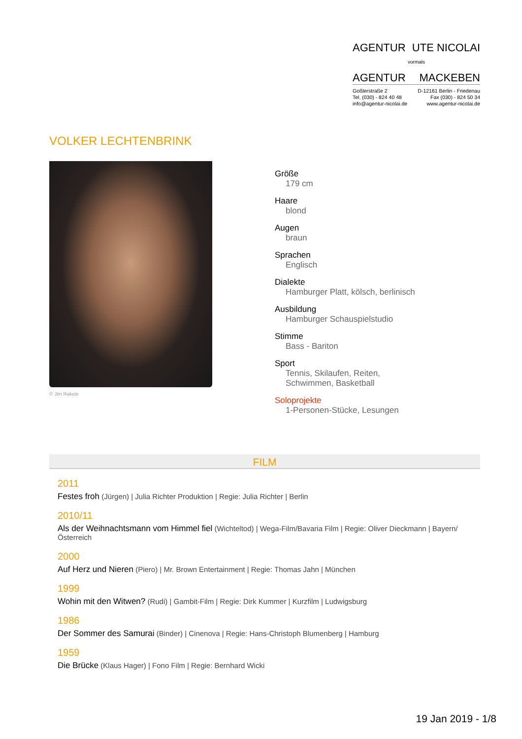AGENTUR UTE NICOLAI
vormals
AGENTUR MACKEBEN
Goßlerstraße 2 D-12161 Berlin - Friedenau
Tel. (030) - 824 40 48 Fax (030) - 824 50 34
info@agentur-nicolai.de www.agentur-nicolai.de
VOLKER LECHTENBRINK
© Jim Rakete
Größe
179 cm
Haare
blond
Augen
braun
Sprachen
Englisch
Dialekte
Hamburger Platt, kölsch, berlinisch
Ausbildung
Hamburger Schauspielstudio
Stimme
Bass - Bariton
Sport
Tennis, Skilaufen, Reiten,
Schwimmen, Basketball
Soloprojekte
1-Personen-Stücke, Lesungen
FILM
2011
Festes froh (Jürgen) | Julia Richter Produktion | Regie: Julia Richter | Berlin
2010/11
Als der Weihnachtsmann vom Himmel fiel (Wichteltod) | Wega-Film/Bavaria Film | Regie: Oliver Dieckmann | Bayern/Österreich
2000
Auf Herz und Nieren (Piero) | Mr. Brown Entertainment | Regie: Thomas Jahn | München
1999
Wohin mit den Witwen? (Rudi) | Gambit-Film | Regie: Dirk Kummer | Kurzfilm | Ludwigsburg
1986
Der Sommer des Samurai (Binder) | Cinenova | Regie: Hans-Christoph Blumenberg | Hamburg
1959
Die Brücke (Klaus Hager) | Fono Film | Regie: Bernhard Wicki
19 Jan 2019 - 1/8